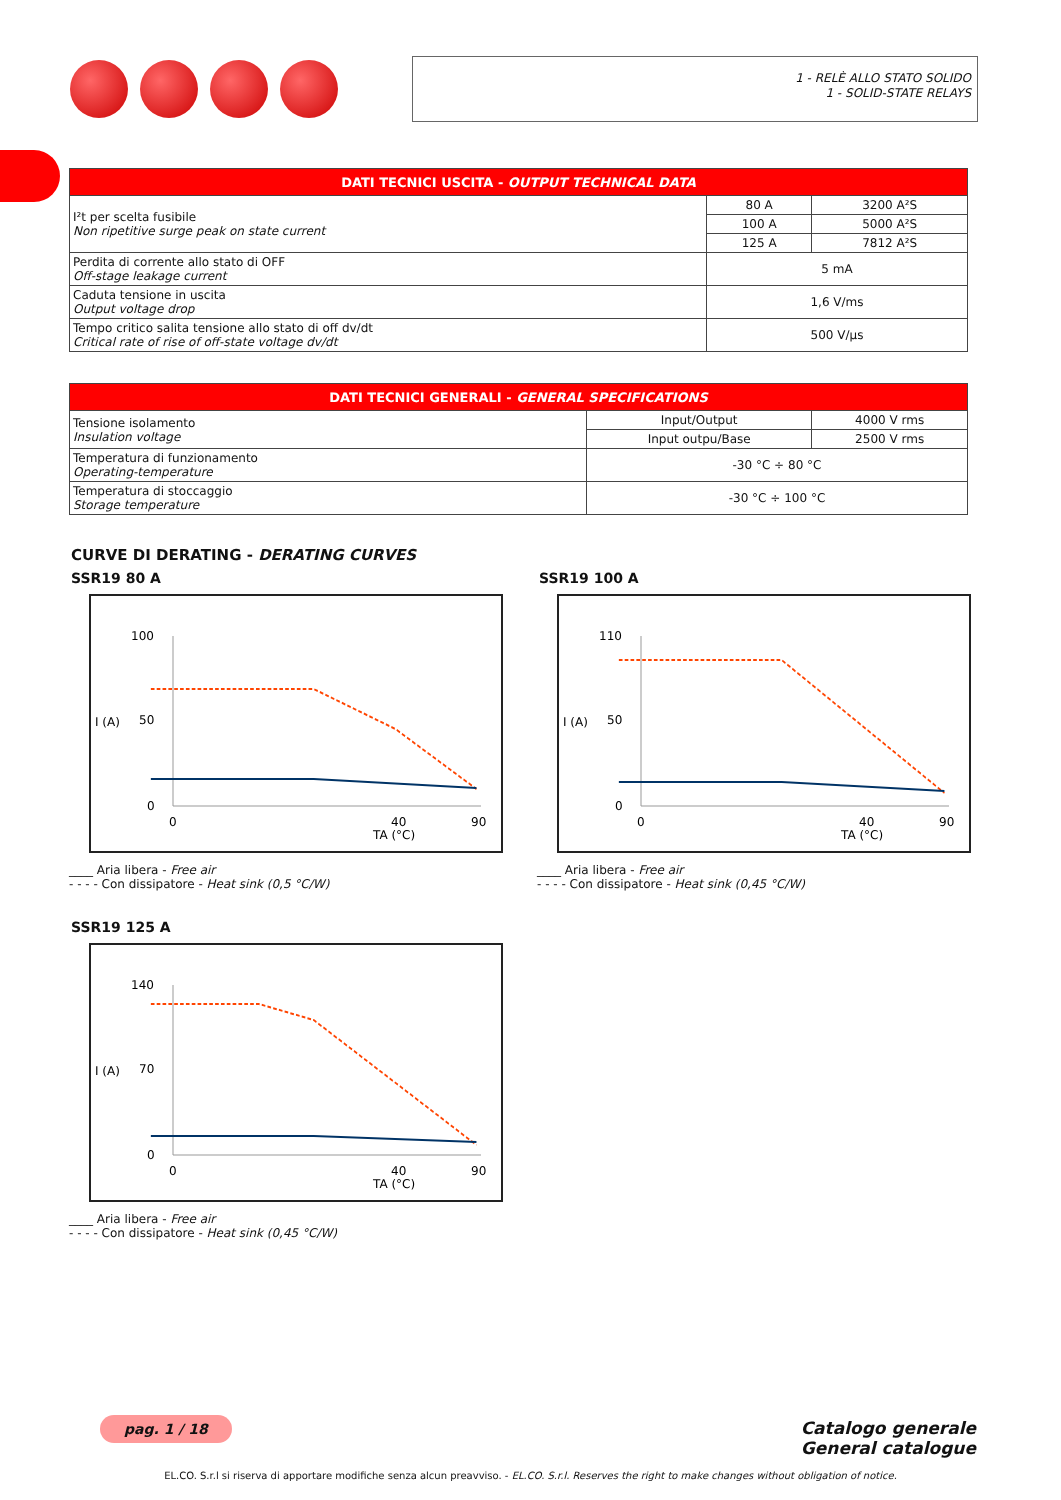1 - RELÈ ALLO STATO SOLIDO
1 - SOLID-STATE RELAYS
| DATI TECNICI USCITA - OUTPUT TECHNICAL DATA | | |
| --- | --- | --- |
| I²t per scelta fusibile Non ripetitive surge peak on state current | 80 A | 3200 A²S |
| | 100 A | 5000 A²S |
| | 125 A | 7812 A²S |
| Perdita di corrente allo stato di OFF Off-stage leakage current | 5 mA | |
| Caduta tensione in uscita Output voltage drop | 1,6 V/ms | |
| Tempo critico salita tensione allo stato di off dv/dt Critical rate of rise of off-state voltage dv/dt | 500 V/µs | |
| DATI TECNICI GENERALI - GENERAL SPECIFICATIONS | | |
| --- | --- | --- |
| Tensione isolamento Insulation voltage | Input/Output | 4000 V rms |
| | Input outpu/Base | 2500 V rms |
| Temperatura di funzionamento Operating-temperature | -30 °C ÷ 80 °C | |
| Temperatura di stoccaggio Storage temperature | -30 °C ÷ 100 °C | |
CURVE DI DERATING - DERATING CURVES
SSR19 80 A
I (A)
TA (°C)
100
50
0
0
40
90
____ Aria libera - Free air
- - - - Con dissipatore - Heat sink (0,5 °C/W)
SSR19 100 A
I (A)
TA (°C)
110
50
0
0
40
90
____ Aria libera - Free air
- - - - Con dissipatore - Heat sink (0,45 °C/W)
SSR19 125 A
I (A)
TA (°C)
140
70
0
0
40
90
____ Aria libera - Free air
- - - - Con dissipatore - Heat sink (0,45 °C/W)
pag. 1 / 18
Catalogo generale
General catalogue
EL.CO. S.r.l si riserva di apportare modifiche senza alcun preavviso. - EL.CO. S.r.l. Reserves the right to make changes without obligation of notice.